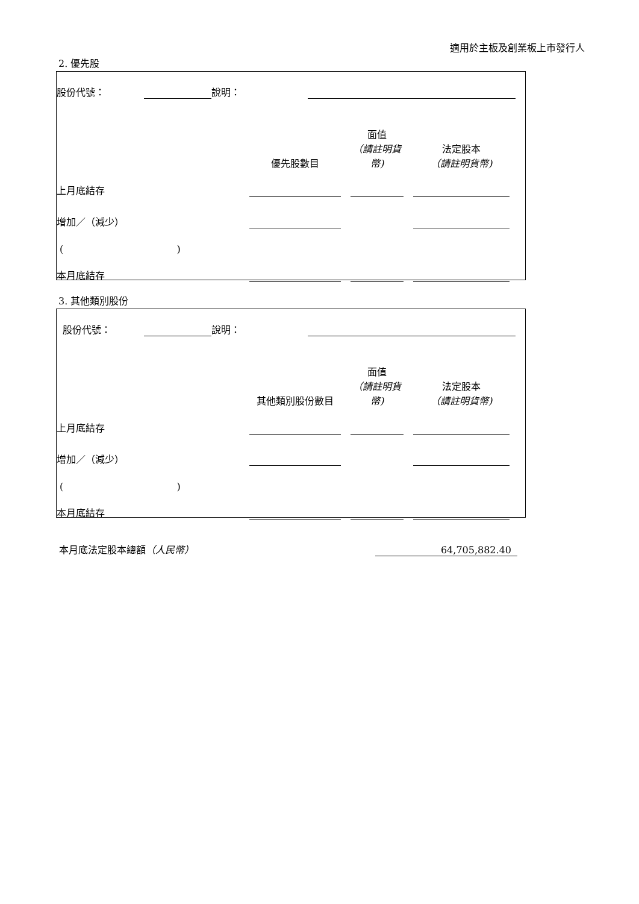適用於主板及創業板上市發行人
2. 優先股
| 股份代號： | | 說明： | | | |
| | 優先股數目 | | 面值 （請註明貨幣) | | 法定股本 （請註明貨幣) | |
| 上月底結存 | | | | | | |
| 增加／（減少） | | | | | | |
| ( ) | | | | | | |
| 本月底結存 | | | | | | |
3. 其他類別股份
| 股份代號： | | 說明： | | | |
| | 其他類別股份數目 | | 面值 （請註明貨幣) | | 法定股本 （請註明貨幣) | |
| 上月底結存 | | | | | | |
| 增加／（減少） | | | | | | |
| ( ) | | | | | | |
| 本月底結存 | | | | | | |
| 本月底法定股本總額 （人民幣） | 64,705,882.40 | |